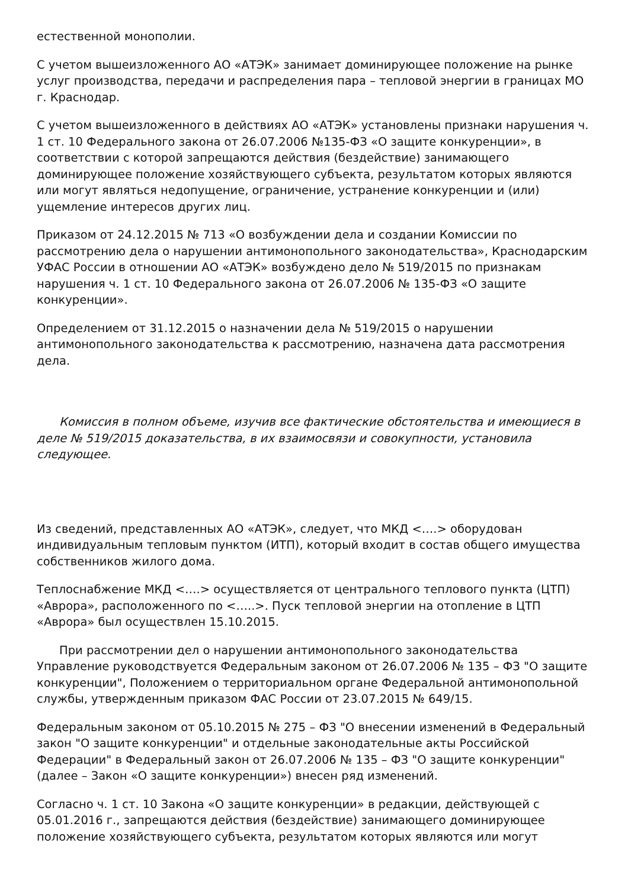естественной монополии.
С учетом вышеизложенного АО «АТЭК» занимает доминирующее положение на рынке услуг производства, передачи и распределения пара – тепловой энергии в границах МО г. Краснодар.
С учетом вышеизложенного в действиях АО «АТЭК» установлены признаки нарушения ч. 1 ст. 10 Федерального закона от 26.07.2006 №135-ФЗ «О защите конкуренции», в соответствии с которой запрещаются действия (бездействие) занимающего доминирующее положение хозяйствующего субъекта, результатом которых являются или могут являться недопущение, ограничение, устранение конкуренции и (или) ущемление интересов других лиц.
Приказом от 24.12.2015 № 713 «О возбуждении дела и создании Комиссии по рассмотрению дела о нарушении антимонопольного законодательства», Краснодарским УФАС России в отношении АО «АТЭК» возбуждено дело № 519/2015 по признакам нарушения ч. 1 ст. 10 Федерального закона от 26.07.2006 № 135-ФЗ «О защите конкуренции».
Определением от 31.12.2015 о назначении дела № 519/2015 о нарушении антимонопольного законодательства к рассмотрению, назначена дата рассмотрения дела.
Комиссия в полном объеме, изучив все фактические обстоятельства и имеющиеся в деле № 519/2015 доказательства, в их взаимосвязи и совокупности, установила следующее.
Из сведений, представленных АО «АТЭК», следует, что МКД <….> оборудован индивидуальным тепловым пунктом (ИТП), который входит в состав общего имущества собственников жилого дома.
Теплоснабжение МКД <….> осуществляется от центрального теплового пункта (ЦТП) «Аврора», расположенного по <…..>. Пуск тепловой энергии на отопление в ЦТП «Аврора» был осуществлен 15.10.2015.
При рассмотрении дел о нарушении антимонопольного законодательства Управление руководствуется Федеральным законом от 26.07.2006 № 135 – ФЗ "О защите конкуренции", Положением о территориальном органе Федеральной антимонопольной службы, утвержденным приказом ФАС России от 23.07.2015 № 649/15.
Федеральным законом от 05.10.2015 № 275 – ФЗ "О внесении изменений в Федеральный закон "О защите конкуренции" и отдельные законодательные акты Российской Федерации" в Федеральный закон от 26.07.2006 № 135 – ФЗ "О защите конкуренции" (далее – Закон «О защите конкуренции») внесен ряд изменений.
Согласно ч. 1 ст. 10 Закона «О защите конкуренции» в редакции, действующей с 05.01.2016 г., запрещаются действия (бездействие) занимающего доминирующее положение хозяйствующего субъекта, результатом которых являются или могут